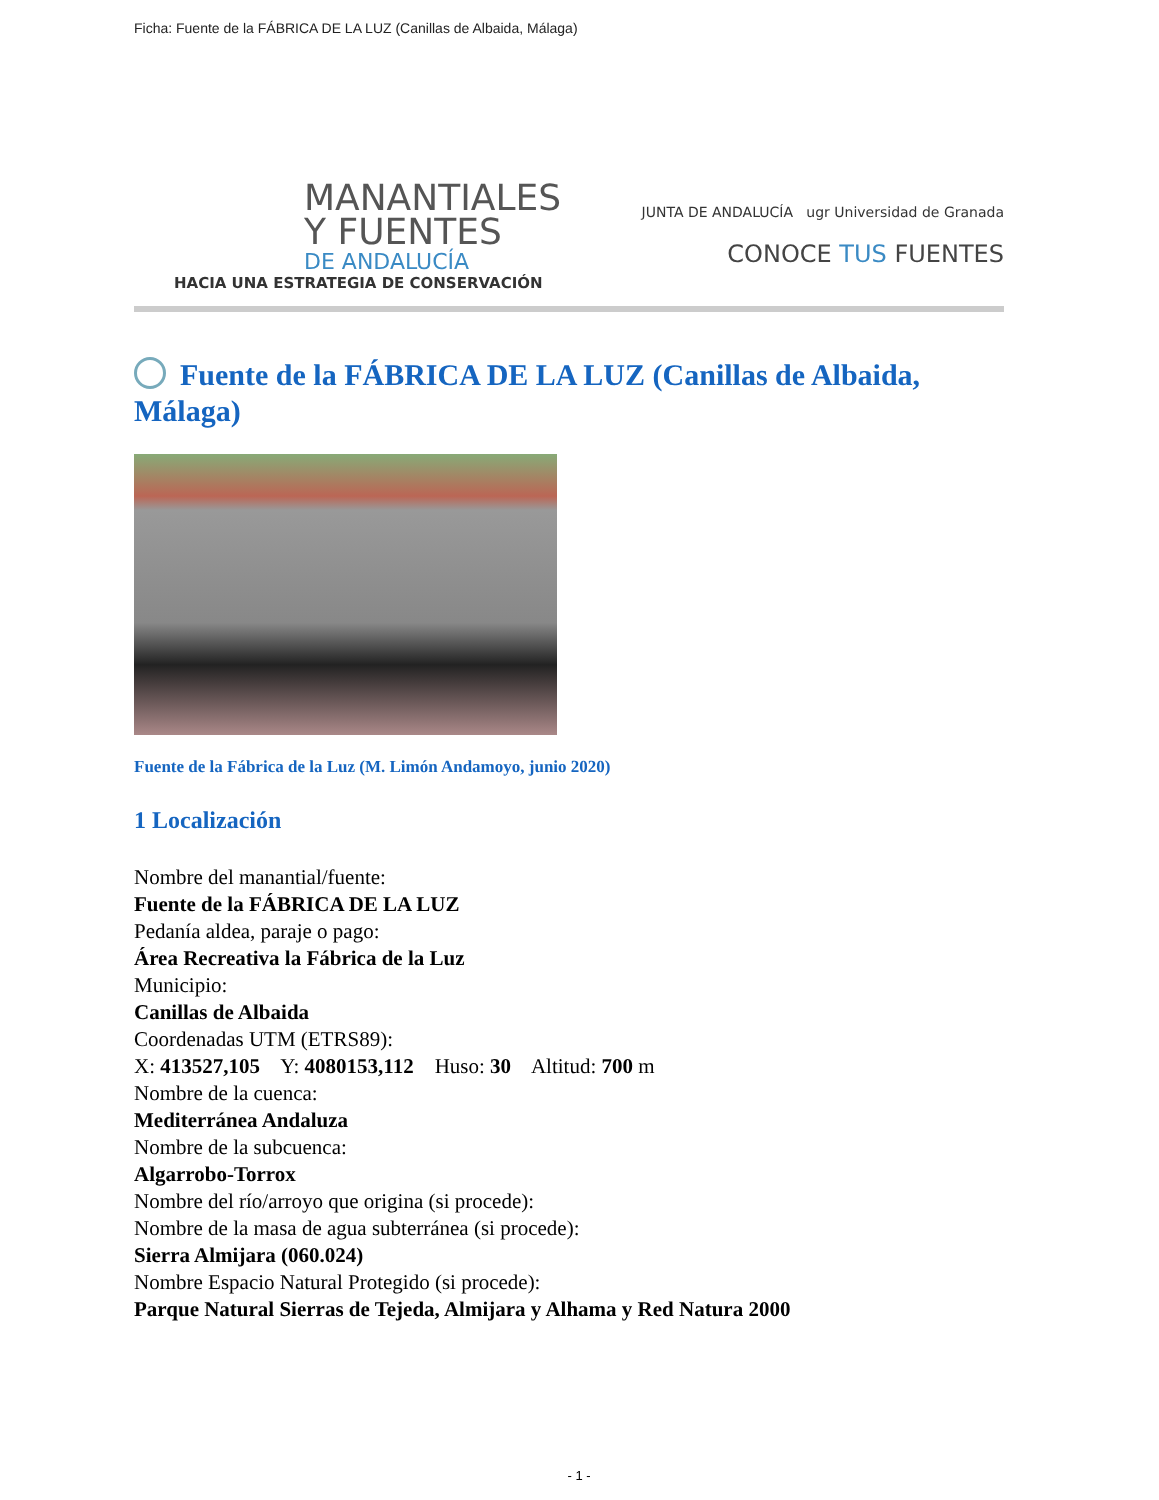Ficha: Fuente de la FÁBRICA DE LA LUZ (Canillas de Albaida, Málaga)
MANANTIALES
Y FUENTES
DE ANDALUCÍA
HACIA UNA ESTRATEGIA DE CONSERVACIÓN
JUNTA DE ANDALUCÍA ugr Universidad de Granada
CONOCE TUS FUENTES
Fuente de la FÁBRICA DE LA LUZ (Canillas de Albaida, Málaga)
Fuente de la Fábrica de la Luz (M. Limón Andamoyo, junio 2020)
1 Localización
Nombre del manantial/fuente:
Fuente de la FÁBRICA DE LA LUZ
Pedanía aldea, paraje o pago:
Área Recreativa la Fábrica de la Luz
Municipio:
Canillas de Albaida
Coordenadas UTM (ETRS89):
X: 413527,105 Y: 4080153,112 Huso: 30 Altitud: 700 m
Nombre de la cuenca:
Mediterránea Andaluza
Nombre de la subcuenca:
Algarrobo-Torrox
Nombre del río/arroyo que origina (si procede):
Nombre de la masa de agua subterránea (si procede):
Sierra Almijara (060.024)
Nombre Espacio Natural Protegido (si procede):
Parque Natural Sierras de Tejeda, Almijara y Alhama y Red Natura 2000
- 1 -